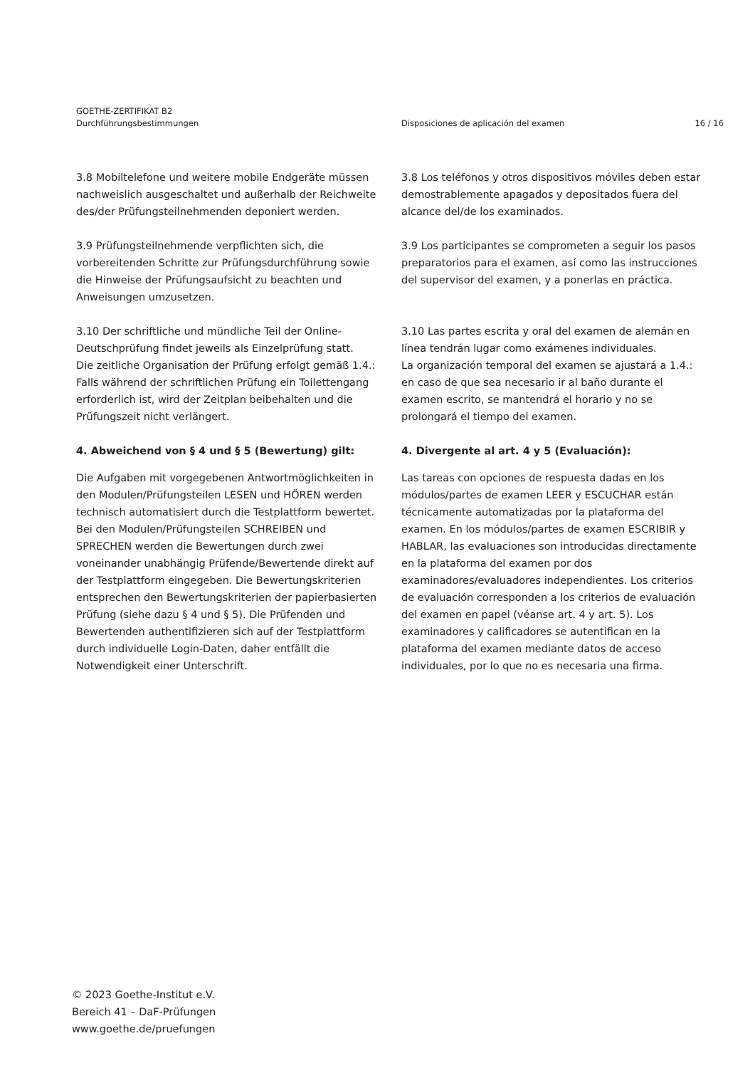GOETHE-ZERTIFIKAT B2
Durchführungsbestimmungen
Disposiciones de aplicación del examen
16 / 16
3.8 Mobiltelefone und weitere mobile Endgeräte müssen nachweislich ausgeschaltet und außerhalb der Reichweite des/der Prüfungsteilnehmenden deponiert werden.
3.9 Prüfungsteilnehmende verpflichten sich, die vorbereitenden Schritte zur Prüfungsdurchführung sowie die Hinweise der Prüfungsaufsicht zu beachten und Anweisungen umzusetzen.
3.10 Der schriftliche und mündliche Teil der Online-Deutschprüfung findet jeweils als Einzelprüfung statt.
Die zeitliche Organisation der Prüfung erfolgt gemäß 1.4.: Falls während der schriftlichen Prüfung ein Toilettengang erforderlich ist, wird der Zeitplan beibehalten und die Prüfungszeit nicht verlängert.
4. Abweichend von § 4 und § 5 (Bewertung) gilt:
Die Aufgaben mit vorgegebenen Antwortmöglichkeiten in den Modulen/Prüfungsteilen LESEN und HÖREN werden technisch automatisiert durch die Testplattform bewertet. Bei den Modulen/Prüfungsteilen SCHREIBEN und SPRECHEN werden die Bewertungen durch zwei voneinander unabhängig Prüfende/Bewertende direkt auf der Testplattform eingegeben. Die Bewertungskriterien entsprechen den Bewertungskriterien der papierbasierten Prüfung (siehe dazu § 4 und § 5). Die Prüfenden und Bewertenden authentifizieren sich auf der Testplattform durch individuelle Login-Daten, daher entfällt die Notwendigkeit einer Unterschrift.
3.8 Los teléfonos y otros dispositivos móviles deben estar demostrablemente apagados y depositados fuera del alcance del/de los examinados.
3.9 Los participantes se comprometen a seguir los pasos preparatorios para el examen, así como las instrucciones del supervisor del examen, y a ponerlas en práctica.
3.10 Las partes escrita y oral del examen de alemán en línea tendrán lugar como exámenes individuales.
La organización temporal del examen se ajustará a 1.4.: en caso de que sea necesario ir al baño durante el examen escrito, se mantendrá el horario y no se prolongará el tiempo del examen.
4. Divergente al art. 4 y 5 (Evaluación):
Las tareas con opciones de respuesta dadas en los módulos/partes de examen LEER y ESCUCHAR están técnicamente automatizadas por la plataforma del examen. En los módulos/partes de examen ESCRIBIR y HABLAR, las evaluaciones son introducidas directamente en la plataforma del examen por dos examinadores/evaluadores independientes. Los criterios de evaluación corresponden a los criterios de evaluación del examen en papel (véanse art. 4 y art. 5). Los examinadores y calificadores se autentifican en la plataforma del examen mediante datos de acceso individuales, por lo que no es necesaria una firma.
© 2023 Goethe-Institut e.V.
Bereich 41 – DaF-Prüfungen
www.goethe.de/pruefungen